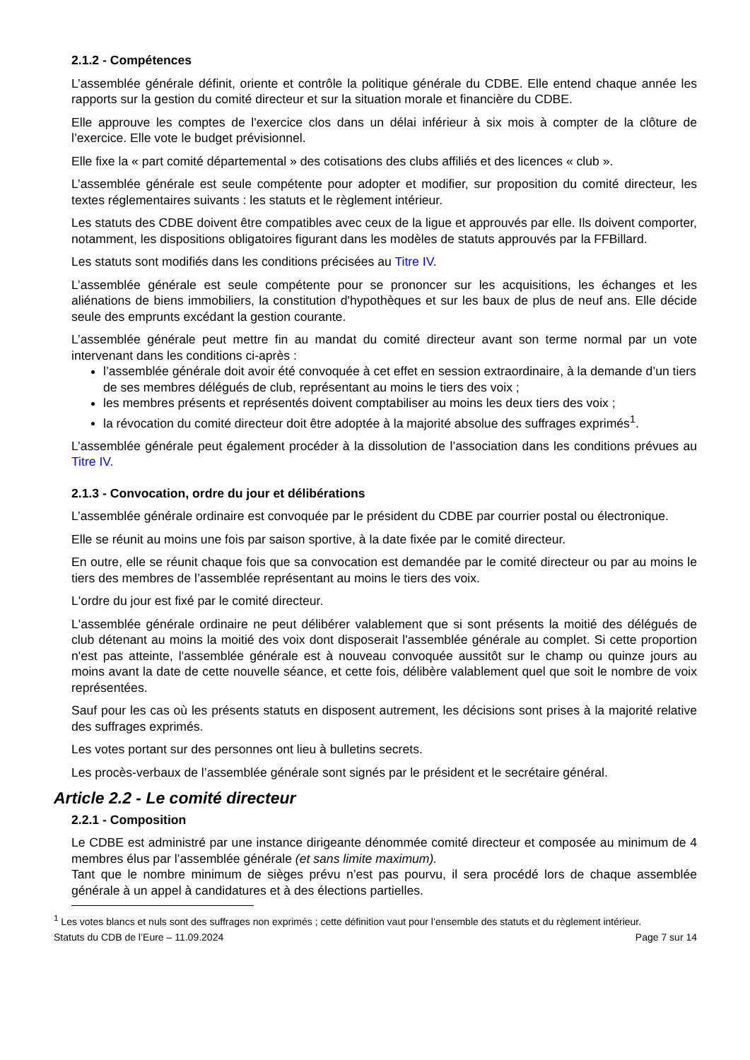2.1.2 - Compétences
L’assemblée générale définit, oriente et contrôle la politique générale du CDBE. Elle entend chaque année les rapports sur la gestion du comité directeur et sur la situation morale et financière du CDBE.
Elle approuve les comptes de l'exercice clos dans un délai inférieur à six mois à compter de la clôture de l’exercice. Elle vote le budget prévisionnel.
Elle fixe la « part comité départemental » des cotisations des clubs affiliés et des licences « club ».
L’assemblée générale est seule compétente pour adopter et modifier, sur proposition du comité directeur, les textes réglementaires suivants : les statuts et le règlement intérieur.
Les statuts des CDBE doivent être compatibles avec ceux de la ligue et approuvés par elle. Ils doivent comporter, notamment, les dispositions obligatoires figurant dans les modèles de statuts approuvés par la FFBillard.
Les statuts sont modifiés dans les conditions précisées au Titre IV.
L’assemblée générale est seule compétente pour se prononcer sur les acquisitions, les échanges et les aliénations de biens immobiliers, la constitution d'hypothèques et sur les baux de plus de neuf ans. Elle décide seule des emprunts excédant la gestion courante.
L’assemblée générale peut mettre fin au mandat du comité directeur avant son terme normal par un vote intervenant dans les conditions ci-après :
l’assemblée générale doit avoir été convoquée à cet effet en session extraordinaire, à la demande d’un tiers de ses membres délégués de club, représentant au moins le tiers des voix ;
les membres présents et représentés doivent comptabiliser au moins les deux tiers des voix ;
la révocation du comité directeur doit être adoptée à la majorité absolue des suffrages exprimés<sup>1</sup>.
L’assemblée générale peut également procéder à la dissolution de l’association dans les conditions prévues au Titre IV.
2.1.3 - Convocation, ordre du jour et délibérations
L’assemblée générale ordinaire est convoquée par le président du CDBE par courrier postal ou électronique.
Elle se réunit au moins une fois par saison sportive, à la date fixée par le comité directeur.
En outre, elle se réunit chaque fois que sa convocation est demandée par le comité directeur ou par au moins le tiers des membres de l’assemblée représentant au moins le tiers des voix.
L'ordre du jour est fixé par le comité directeur.
L'assemblée générale ordinaire ne peut délibérer valablement que si sont présents la moitié des délégués de club détenant au moins la moitié des voix dont disposerait l'assemblée générale au complet. Si cette proportion n'est pas atteinte, l'assemblée générale est à nouveau convoquée aussitôt sur le champ ou quinze jours au moins avant la date de cette nouvelle séance, et cette fois, délibère valablement quel que soit le nombre de voix représentées.
Sauf pour les cas où les présents statuts en disposent autrement, les décisions sont prises à la majorité relative des suffrages exprimés.
Les votes portant sur des personnes ont lieu à bulletins secrets.
Les procès-verbaux de l’assemblée générale sont signés par le président et le secrétaire général.
Article 2.2 - Le comité directeur
2.2.1 - Composition
Le CDBE est administré par une instance dirigeante dénommée comité directeur et composée au minimum de 4 membres élus par l’assemblée générale (et sans limite maximum).
Tant que le nombre minimum de sièges prévu n’est pas pourvu, il sera procédé lors de chaque assemblée générale à un appel à candidatures et à des élections partielles.
<sup>1</sup> Les votes blancs et nuls sont des suffrages non exprimés ; cette définition vaut pour l’ensemble des statuts et du règlement intérieur.
Statuts du CDB de l’Eure – 11.09.2024 Page 7 sur 14